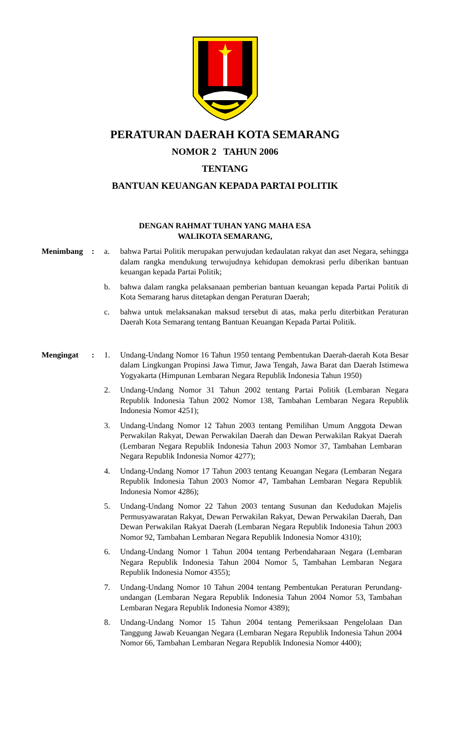PERATURAN DAERAH KOTA SEMARANG
NOMOR 2 TAHUN 2006
TENTANG
BANTUAN KEUANGAN KEPADA PARTAI POLITIK
DENGAN RAHMAT TUHAN YANG MAHA ESA
WALIKOTA SEMARANG,
Menimbang : a. bahwa Partai Politik merupakan perwujudan kedaulatan rakyat dan aset Negara, sehingga dalam rangka mendukung terwujudnya kehidupan demokrasi perlu diberikan bantuan keuangan kepada Partai Politik;
b. bahwa dalam rangka pelaksanaan pemberian bantuan keuangan kepada Partai Politik di Kota Semarang harus ditetapkan dengan Peraturan Daerah;
c. bahwa untuk melaksanakan maksud tersebut di atas, maka perlu diterbitkan Peraturan Daerah Kota Semarang tentang Bantuan Keuangan Kepada Partai Politik.
Mengingat : 1. Undang-Undang Nomor 16 Tahun 1950 tentang Pembentukan Daerah-daerah Kota Besar dalam Lingkungan Propinsi Jawa Timur, Jawa Tengah, Jawa Barat dan Daerah Istimewa Yogyakarta (Himpunan Lembaran Negara Republik Indonesia Tahun 1950)
2. Undang-Undang Nomor 31 Tahun 2002 tentang Partai Politik (Lembaran Negara Republik Indonesia Tahun 2002 Nomor 138, Tambahan Lembaran Negara Republik Indonesia Nomor 4251);
3. Undang-Undang Nomor 12 Tahun 2003 tentang Pemilihan Umum Anggota Dewan Perwakilan Rakyat, Dewan Perwakilan Daerah dan Dewan Perwakilan Rakyat Daerah (Lembaran Negara Republik Indonesia Tahun 2003 Nomor 37, Tambahan Lembaran Negara Republik Indonesia Nomor 4277);
4. Undang-Undang Nomor 17 Tahun 2003 tentang Keuangan Negara (Lembaran Negara Republik Indonesia Tahun 2003 Nomor 47, Tambahan Lembaran Negara Republik Indonesia Nomor 4286);
5. Undang-Undang Nomor 22 Tahun 2003 tentang Susunan dan Kedudukan Majelis Permusyawaratan Rakyat, Dewan Perwakilan Rakyat, Dewan Perwakilan Daerah, Dan Dewan Perwakilan Rakyat Daerah (Lembaran Negara Republik Indonesia Tahun 2003 Nomor 92, Tambahan Lembaran Negara Republik Indonesia Nomor 4310);
6. Undang-Undang Nomor 1 Tahun 2004 tentang Perbendaharaan Negara (Lembaran Negara Republik Indonesia Tahun 2004 Nomor 5, Tambahan Lembaran Negara Republik Indonesia Nomor 4355);
7. Undang-Undang Nomor 10 Tahun 2004 tentang Pembentukan Peraturan Perundang-undangan (Lembaran Negara Republik Indonesia Tahun 2004 Nomor 53, Tambahan Lembaran Negara Republik Indonesia Nomor 4389);
8. Undang-Undang Nomor 15 Tahun 2004 tentang Pemeriksaan Pengelolaan Dan Tanggung Jawab Keuangan Negara (Lembaran Negara Republik Indonesia Tahun 2004 Nomor 66, Tambahan Lembaran Negara Republik Indonesia Nomor 4400);